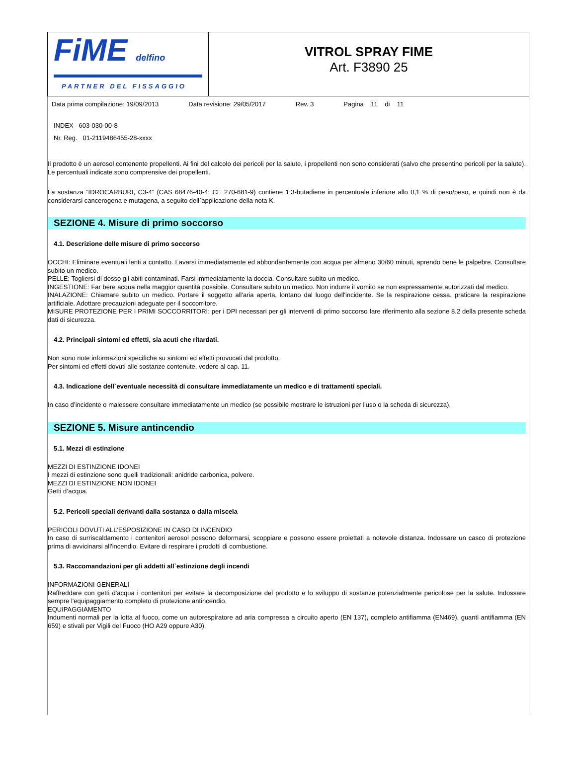FiME delfino
PARTNER DEL FISSAGGIO
VITROL SPRAY FIME
Art. F3890 25
Data prima compilazione: 19/09/2013 Data revisione: 29/05/2017 Rev. 3 Pagina 11 di 11
INDEX 603-030-00-8
Nr. Reg. 01-2119486455-28-xxxx
Il prodotto è un aerosol contenente propellenti. Ai fini del calcolo dei pericoli per la salute, i propellenti non sono considerati (salvo che presentino pericoli per la salute). Le percentuali indicate sono comprensive dei propellenti.
La sostanza “IDROCARBURI, C3-4“ (CAS 68476-40-4; CE 270-681-9) contiene 1,3-butadiene in percentuale inferiore allo 0,1 % di peso/peso, e quindi non è da considerarsi cancerogena e mutagena, a seguito dell`applicazione della nota K.
SEZIONE 4. Misure di primo soccorso
4.1. Descrizione delle misure di primo soccorso
OCCHI: Eliminare eventuali lenti a contatto. Lavarsi immediatamente ed abbondantemente con acqua per almeno 30/60 minuti, aprendo bene le palpebre. Consultare subito un medico.
PELLE: Togliersi di dosso gli abiti contaminati. Farsi immediatamente la doccia. Consultare subito un medico.
INGESTIONE: Far bere acqua nella maggior quantità possibile. Consultare subito un medico. Non indurre il vomito se non espressamente autorizzati dal medico.
INALAZIONE: Chiamare subito un medico. Portare il soggetto all'aria aperta, lontano dal luogo dell'incidente. Se la respirazione cessa, praticare la respirazione artificiale. Adottare precauzioni adeguate per il soccorritore.
MISURE PROTEZIONE PER I PRIMI SOCCORRITORI: per i DPI necessari per gli interventi di primo soccorso fare riferimento alla sezione 8.2 della presente scheda dati di sicurezza.
4.2. Principali sintomi ed effetti, sia acuti che ritardati.
Non sono note informazioni specifiche su sintomi ed effetti provocati dal prodotto.
Per sintomi ed effetti dovuti alle sostanze contenute, vedere al cap. 11.
4.3. Indicazione dell`eventuale necessità di consultare immediatamente un medico e di trattamenti speciali.
In caso d’incidente o malessere consultare immediatamente un medico (se possibile mostrare le istruzioni per l'uso o la scheda di sicurezza).
SEZIONE 5. Misure antincendio
5.1. Mezzi di estinzione
MEZZI DI ESTINZIONE IDONEI
I mezzi di estinzione sono quelli tradizionali: anidride carbonica, polvere.
MEZZI DI ESTINZIONE NON IDONEI
Getti d’acqua.
5.2. Pericoli speciali derivanti dalla sostanza o dalla miscela
PERICOLI DOVUTI ALL'ESPOSIZIONE IN CASO DI INCENDIO
In caso di surriscaldamento i contenitori aerosol possono deformarsi, scoppiare e possono essere proiettati a notevole distanza. Indossare un casco di protezione prima di avvicinarsi all'incendio. Evitare di respirare i prodotti di combustione.
5.3. Raccomandazioni per gli addetti all`estinzione degli incendi
INFORMAZIONI GENERALI
Raffreddare con getti d'acqua i contenitori per evitare la decomposizione del prodotto e lo sviluppo di sostanze potenzialmente pericolose per la salute. Indossare sempre l'equipaggiamento completo di protezione antincendio.
EQUIPAGGIAMENTO
Indumenti normali per la lotta al fuoco, come un autorespiratore ad aria compressa a circuito aperto (EN 137), completo antifiamma (EN469), guanti antifiamma (EN 659) e stivali per Vigili del Fuoco (HO A29 oppure A30).